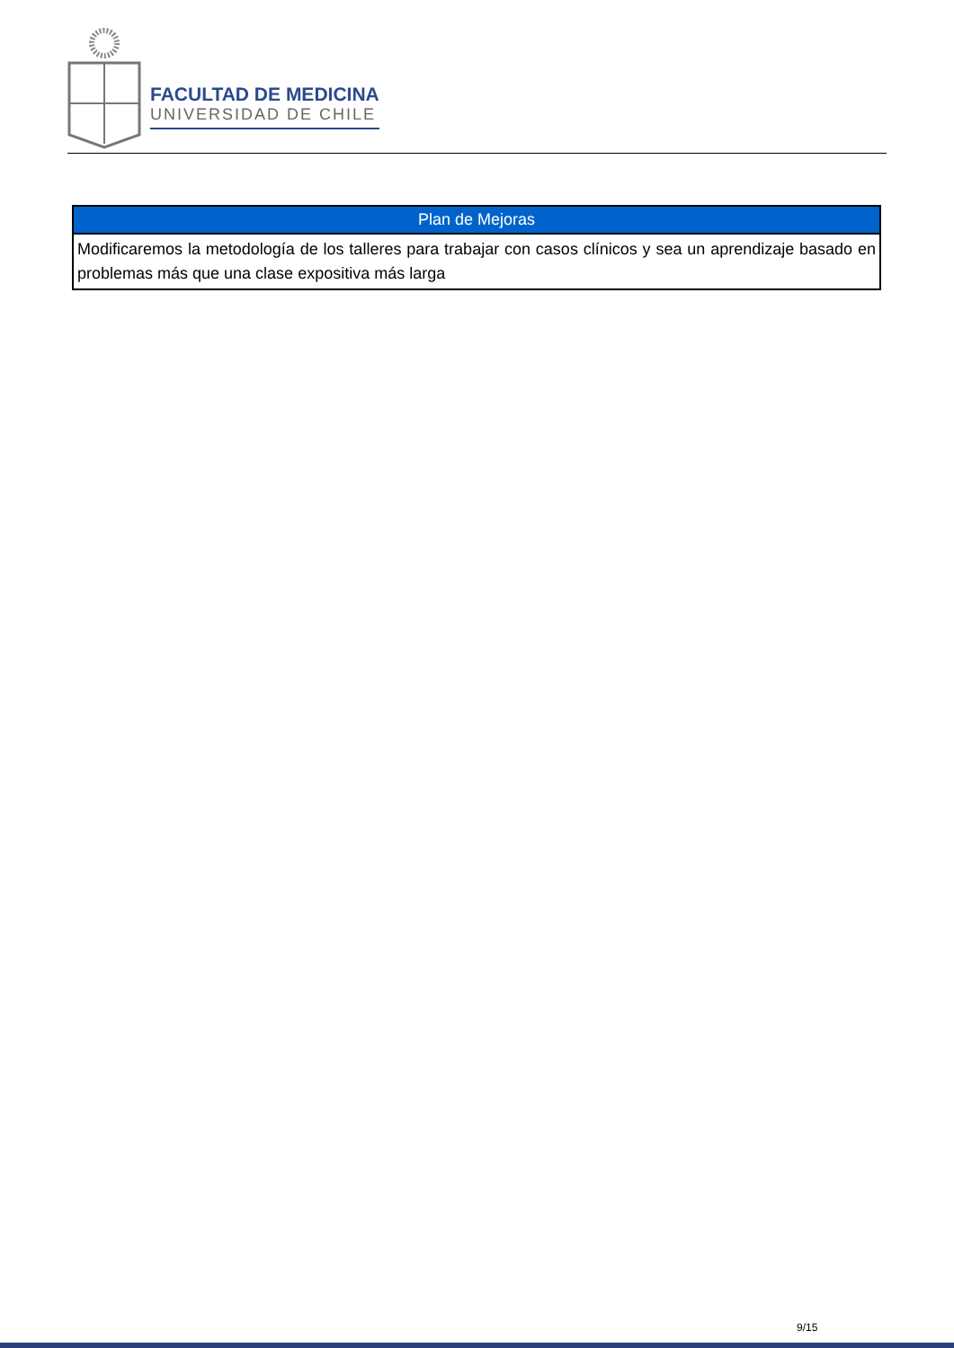FACULTAD DE MEDICINA
UNIVERSIDAD DE CHILE
| Plan de Mejoras |
| --- |
| Modificaremos la metodología de los talleres para trabajar con casos clínicos y sea un aprendizaje basado en problemas más que una clase expositiva más larga |
9/15